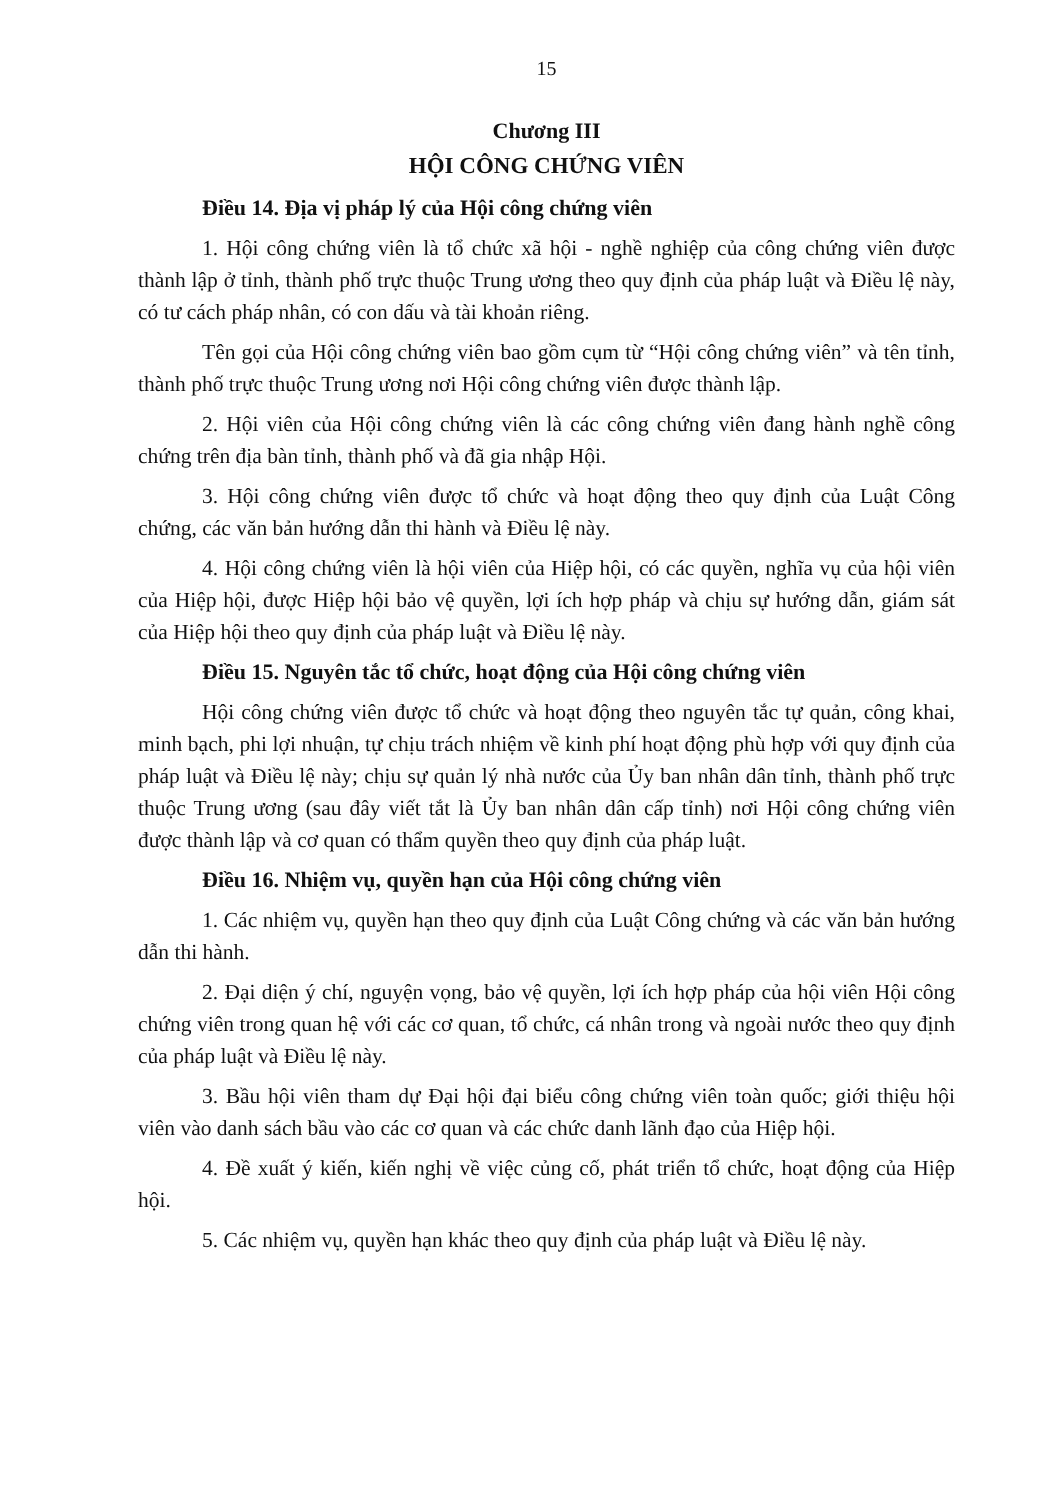15
Chương III
HỘI CÔNG CHỨNG VIÊN
Điều 14. Địa vị pháp lý của Hội công chứng viên
1. Hội công chứng viên là tổ chức xã hội - nghề nghiệp của công chứng viên được thành lập ở tỉnh, thành phố trực thuộc Trung ương theo quy định của pháp luật và Điều lệ này, có tư cách pháp nhân, có con dấu và tài khoản riêng.
Tên gọi của Hội công chứng viên bao gồm cụm từ “Hội công chứng viên” và tên tỉnh, thành phố trực thuộc Trung ương nơi Hội công chứng viên được thành lập.
2. Hội viên của Hội công chứng viên là các công chứng viên đang hành nghề công chứng trên địa bàn tỉnh, thành phố và đã gia nhập Hội.
3. Hội công chứng viên được tổ chức và hoạt động theo quy định của Luật Công chứng, các văn bản hướng dẫn thi hành và Điều lệ này.
4. Hội công chứng viên là hội viên của Hiệp hội, có các quyền, nghĩa vụ của hội viên của Hiệp hội, được Hiệp hội bảo vệ quyền, lợi ích hợp pháp và chịu sự hướng dẫn, giám sát của Hiệp hội theo quy định của pháp luật và Điều lệ này.
Điều 15. Nguyên tắc tổ chức, hoạt động của Hội công chứng viên
Hội công chứng viên được tổ chức và hoạt động theo nguyên tắc tự quản, công khai, minh bạch, phi lợi nhuận, tự chịu trách nhiệm về kinh phí hoạt động phù hợp với quy định của pháp luật và Điều lệ này; chịu sự quản lý nhà nước của Ủy ban nhân dân tỉnh, thành phố trực thuộc Trung ương (sau đây viết tắt là Ủy ban nhân dân cấp tỉnh) nơi Hội công chứng viên được thành lập và cơ quan có thẩm quyền theo quy định của pháp luật.
Điều 16. Nhiệm vụ, quyền hạn của Hội công chứng viên
1. Các nhiệm vụ, quyền hạn theo quy định của Luật Công chứng và các văn bản hướng dẫn thi hành.
2. Đại diện ý chí, nguyện vọng, bảo vệ quyền, lợi ích hợp pháp của hội viên Hội công chứng viên trong quan hệ với các cơ quan, tổ chức, cá nhân trong và ngoài nước theo quy định của pháp luật và Điều lệ này.
3. Bầu hội viên tham dự Đại hội đại biểu công chứng viên toàn quốc; giới thiệu hội viên vào danh sách bầu vào các cơ quan và các chức danh lãnh đạo của Hiệp hội.
4. Đề xuất ý kiến, kiến nghị về việc củng cố, phát triển tổ chức, hoạt động của Hiệp hội.
5. Các nhiệm vụ, quyền hạn khác theo quy định của pháp luật và Điều lệ này.